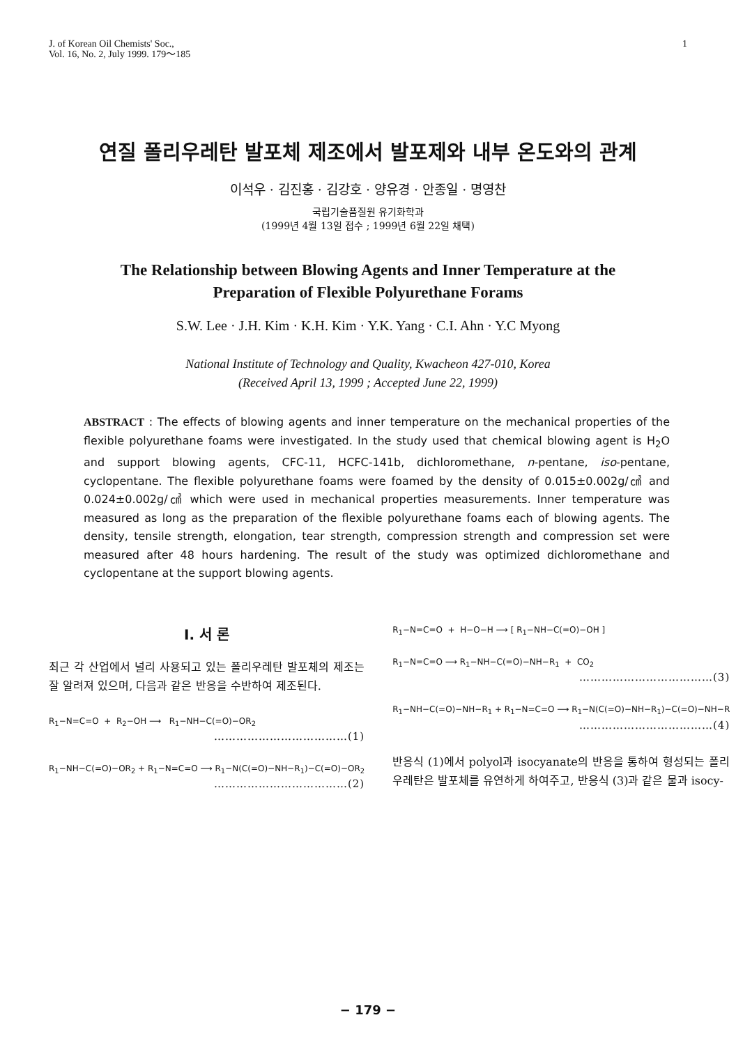J. of Korean Oil Chemists' Soc.,
Vol. 16, No. 2, July 1999. 179～185
1
연질 폴리우레탄 발포체 제조에서 발포제와 내부 온도와의 관계
이석우 · 김진홍 · 김강호 · 양유경 · 안종일 · 명영찬
국립기술품질원 유기화학과
(1999년 4월 13일 접수 ; 1999년 6월 22일 채택)
The Relationship between Blowing Agents and Inner Temperature at the
Preparation of Flexible Polyurethane Forams
S.W. Lee · J.H. Kim · K.H. Kim · Y.K. Yang · C.I. Ahn · Y.C Myong
National Institute of Technology and Quality, Kwacheon 427-010, Korea
(Received April 13, 1999 ; Accepted June 22, 1999)
ABSTRACT : The effects of blowing agents and inner temperature on the mechanical properties of the flexible polyurethane foams were investigated. In the study used that chemical blowing agent is H<sub>2</sub>O and support blowing agents, CFC-11, HCFC-141b, dichloromethane, n-pentane, iso-pentane, cyclopentane. The flexible polyurethane foams were foamed by the density of 0.015±0.002g/㎤ and 0.024±0.002g/㎤ which were used in mechanical properties measurements. Inner temperature was measured as long as the preparation of the flexible polyurethane foams each of blowing agents. The density, tensile strength, elongation, tear strength, compression strength and compression set were measured after 48 hours hardening. The result of the study was optimized dichloromethane and cyclopentane at the support blowing agents.
I. 서 론
최근 각 산업에서 널리 사용되고 있는 폴리우레탄 발포체의 제조는 잘 알려져 있으며, 다음과 같은 반응을 수반하여 제조된다.
R<sub>1</sub>−N=C=O + R<sub>2</sub>−OH ⟶ R<sub>1</sub>−NH−C(=O)−OR<sub>2</sub>
………………………………(1)
R<sub>1</sub>−NH−C(=O)−OR<sub>2</sub> + R<sub>1</sub>−N=C=O ⟶ R<sub>1</sub>−N(C(=O)−NH−R<sub>1</sub>)−C(=O)−OR<sub>2</sub>
………………………………(2)
R<sub>1</sub>−N=C=O + H−O−H ⟶ [ R<sub>1</sub>−NH−C(=O)−OH ]
R<sub>1</sub>−N=C=O ⟶ R<sub>1</sub>−NH−C(=O)−NH−R<sub>1</sub> + CO<sub>2</sub>
………………………………(3)
R<sub>1</sub>−NH−C(=O)−NH−R<sub>1</sub> + R<sub>1</sub>−N=C=O ⟶ R<sub>1</sub>−N(C(=O)−NH−R<sub>1</sub>)−C(=O)−NH−R
………………………………(4)
반응식 (1)에서 polyol과 isocyanate의 반응을 통하여 형성되는 폴리우레탄은 발포체를 유연하게 하여주고, 반응식 (3)과 같은 물과 isocy-
− 179 −